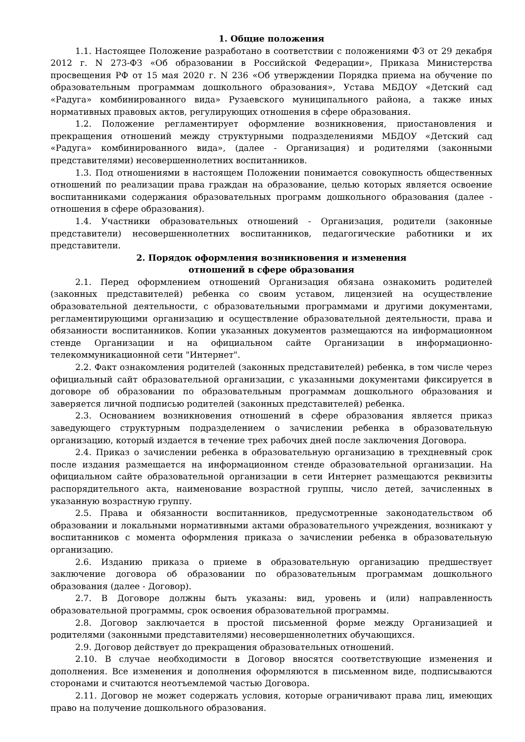1. Общие положения
1.1. Настоящее Положение разработано в соответствии с положениями ФЗ от 29 декабря 2012 г. N 273-ФЗ «Об образовании в Российской Федерации», Приказа Министерства просвещения РФ от 15 мая 2020 г. N 236 «Об утверждении Порядка приема на обучение по образовательным программам дошкольного образования», Устава МБДОУ «Детский сад «Радуга» комбинированного вида» Рузаевского муниципального района, а также иных нормативных правовых актов, регулирующих отношения в сфере образования.
1.2. Положение регламентирует оформление возникновения, приостановления и прекращения отношений между структурными подразделениями МБДОУ «Детский сад «Радуга» комбинированного вида», (далее - Организация) и родителями (законными представителями) несовершеннолетних воспитанников.
1.3. Под отношениями в настоящем Положении понимается совокупность общественных отношений по реализации права граждан на образование, целью которых является освоение воспитанниками содержания образовательных программ дошкольного образования (далее - отношения в сфере образования).
1.4. Участники образовательных отношений - Организация, родители (законные представители) несовершеннолетних воспитанников, педагогические работники и их представители.
2. Порядок оформления возникновения и изменения
отношений в сфере образования
2.1. Перед оформлением отношений Организация обязана ознакомить родителей (законных представителей) ребенка со своим уставом, лицензией на осуществление образовательной деятельности, с образовательными программами и другими документами, регламентирующими организацию и осуществление образовательной деятельности, права и обязанности воспитанников. Копии указанных документов размещаются на информационном стенде Организации и на официальном сайте Организации в информационно-телекоммуникационной сети "Интернет".
2.2. Факт ознакомления родителей (законных представителей) ребенка, в том числе через официальный сайт образовательной организации, с указанными документами фиксируется в договоре об образовании по образовательным программам дошкольного образования и заверяется личной подписью родителей (законных представителей) ребенка.
2.3. Основанием возникновения отношений в сфере образования является приказ заведующего структурным подразделением о зачислении ребенка в образовательную организацию, который издается в течение трех рабочих дней после заключения Договора.
2.4. Приказ о зачислении ребенка в образовательную организацию в трехдневный срок после издания размещается на информационном стенде образовательной организации. На официальном сайте образовательной организации в сети Интернет размещаются реквизиты распорядительного акта, наименование возрастной группы, число детей, зачисленных в указанную возрастную группу.
2.5. Права и обязанности воспитанников, предусмотренные законодательством об образовании и локальными нормативными актами образовательного учреждения, возникают у воспитанников с момента оформления приказа о зачислении ребенка в образовательную организацию.
2.6. Изданию приказа о приеме в образовательную организацию предшествует заключение договора об образовании по образовательным программам дошкольного образования (далее - Договор).
2.7. В Договоре должны быть указаны: вид, уровень и (или) направленность образовательной программы, срок освоения образовательной программы.
2.8. Договор заключается в простой письменной форме между Организацией и родителями (законными представителями) несовершеннолетних обучающихся.
2.9. Договор действует до прекращения образовательных отношений.
2.10. В случае необходимости в Договор вносятся соответствующие изменения и дополнения. Все изменения и дополнения оформляются в письменном виде, подписываются сторонами и считаются неотъемлемой частью Договора.
2.11. Договор не может содержать условия, которые ограничивают права лиц, имеющих право на получение дошкольного образования.